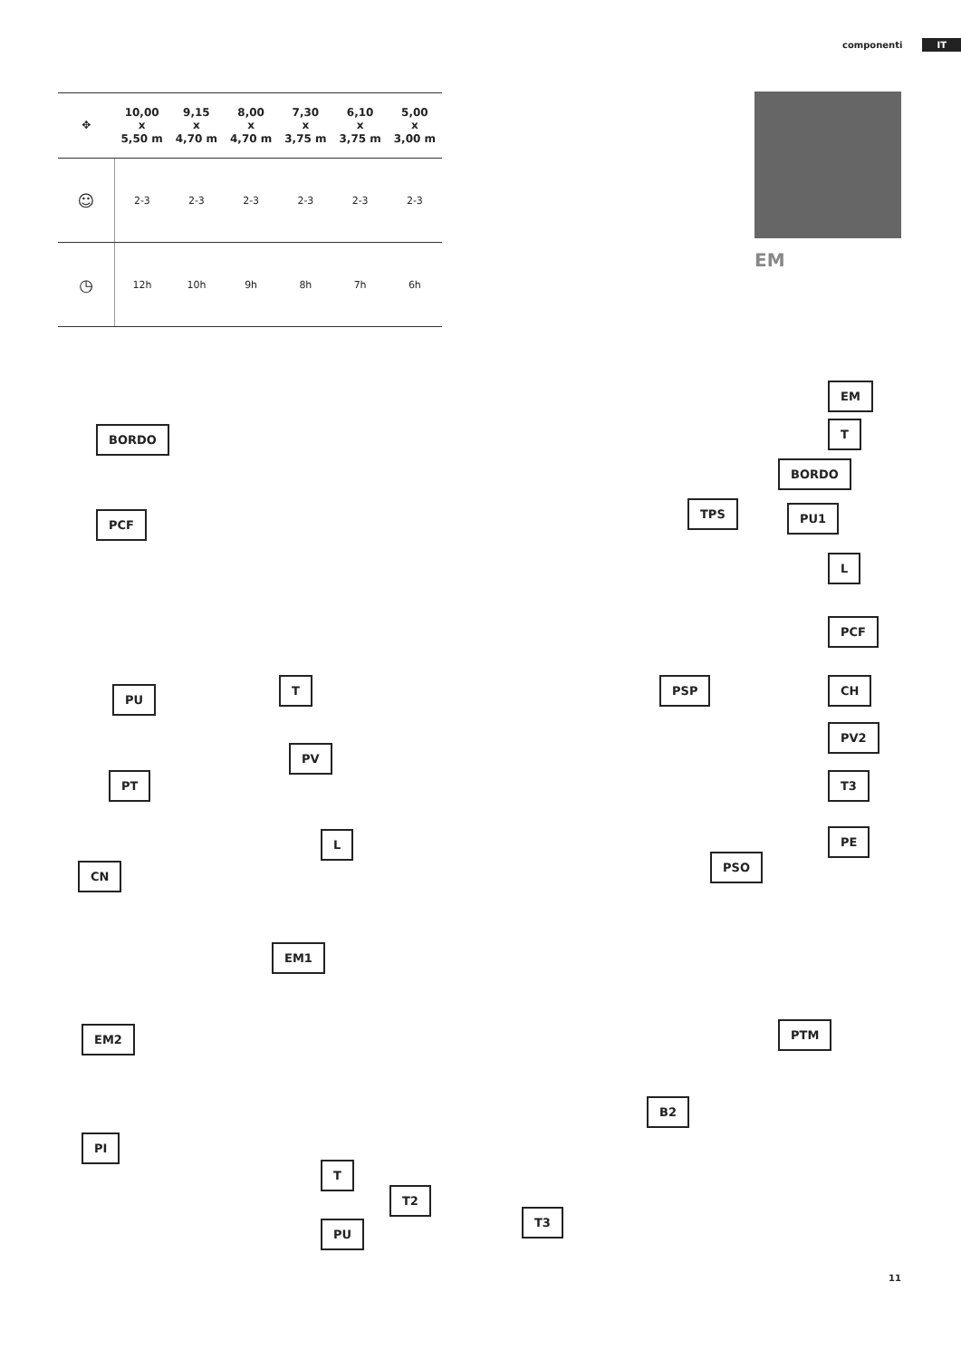componenti IT
| ✥ | 10,00 x 5,50 m | 9,15 x 4,70 m | 8,00 x 4,70 m | 7,30 x 3,75 m | 6,10 x 3,75 m | 5,00 x 3,00 m |
| --- | --- | --- | --- | --- | --- | --- |
| ☺ | 2-3 | 2-3 | 2-3 | 2-3 | 2-3 | 2-3 |
| ◷ | 12h | 10h | 9h | 8h | 7h | 6h |
EM
EM
T
BORDO
BORDO
TPS PU1
PCF
L
PCF
PU
T PSP CH
PV2
PV
PT T3
L PE
CN
PSO
EM1
EM2 PTM
B2
PI
T
T2
T3
PU
11